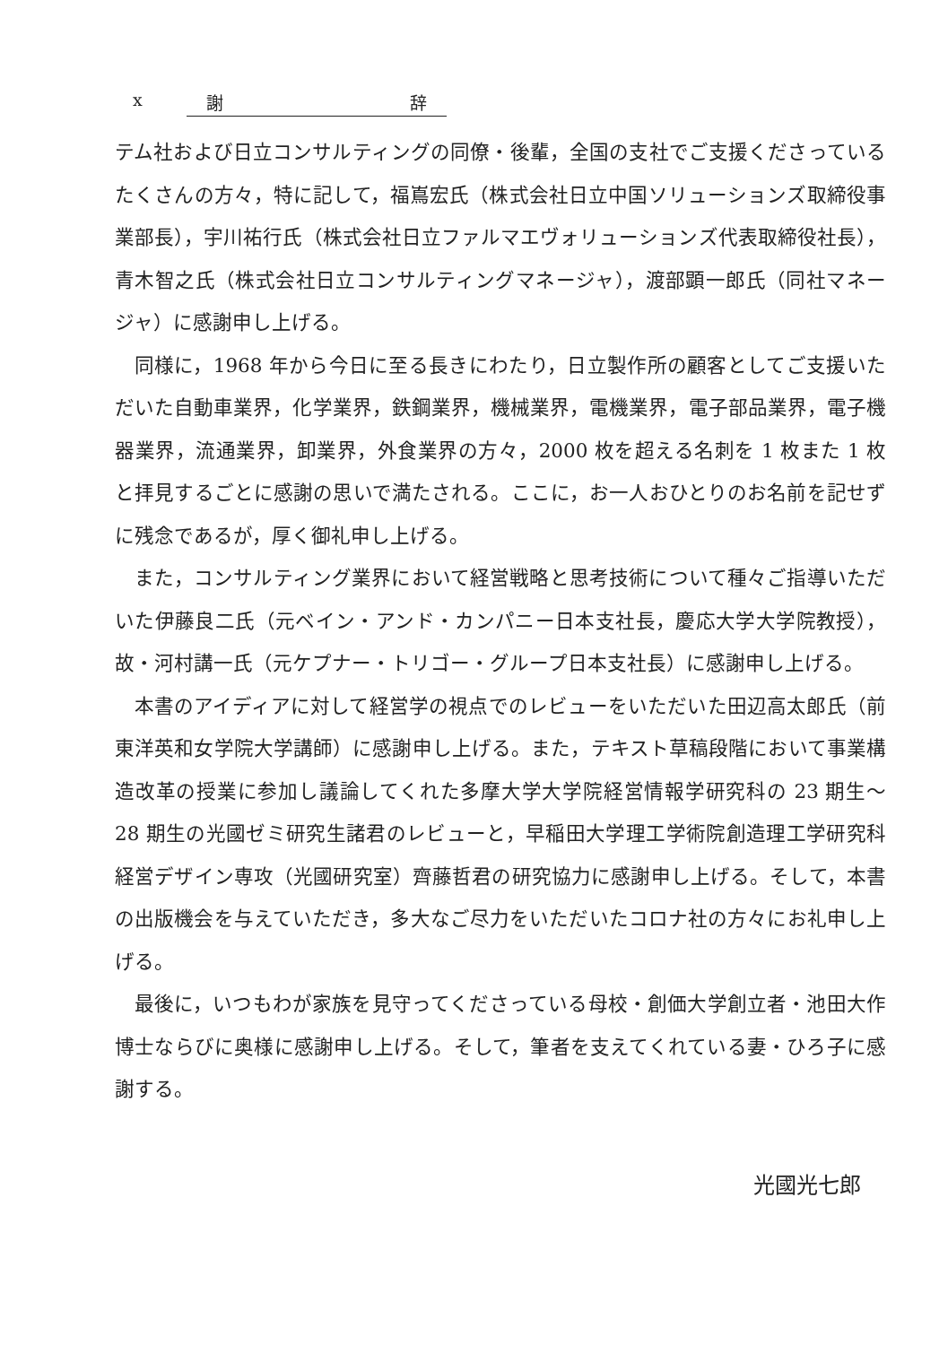x 謝 辞
テム社および日立コンサルティングの同僚・後輩，全国の支社でご支援くださっているたくさんの方々，特に記して，福嶌宏氏（株式会社日立中国ソリューションズ取締役事業部長），宇川祐行氏（株式会社日立ファルマエヴォリューションズ代表取締役社長），青木智之氏（株式会社日立コンサルティングマネージャ），渡部顕一郎氏（同社マネージャ）に感謝申し上げる。
同様に，1968 年から今日に至る長きにわたり，日立製作所の顧客としてご支援いただいた自動車業界，化学業界，鉄鋼業界，機械業界，電機業界，電子部品業界，電子機器業界，流通業界，卸業界，外食業界の方々，2000 枚を超える名刺を 1 枚また 1 枚と拝見するごとに感謝の思いで満たされる。ここに，お一人おひとりのお名前を記せずに残念であるが，厚く御礼申し上げる。
また，コンサルティング業界において経営戦略と思考技術について種々ご指導いただいた伊藤良二氏（元ベイン・アンド・カンパニー日本支社長，慶応大学大学院教授），故・河村講一氏（元ケプナー・トリゴー・グループ日本支社長）に感謝申し上げる。
本書のアイディアに対して経営学の視点でのレビューをいただいた田辺高太郎氏（前東洋英和女学院大学講師）に感謝申し上げる。また，テキスト草稿段階において事業構造改革の授業に参加し議論してくれた多摩大学大学院経営情報学研究科の 23 期生〜 28 期生の光國ゼミ研究生諸君のレビューと，早稲田大学理工学術院創造理工学研究科経営デザイン専攻（光國研究室）齊藤哲君の研究協力に感謝申し上げる。そして，本書の出版機会を与えていただき，多大なご尽力をいただいたコロナ社の方々にお礼申し上げる。
最後に，いつもわが家族を見守ってくださっている母校・創価大学創立者・池田大作博士ならびに奥様に感謝申し上げる。そして，筆者を支えてくれている妻・ひろ子に感謝する。
光國光七郎